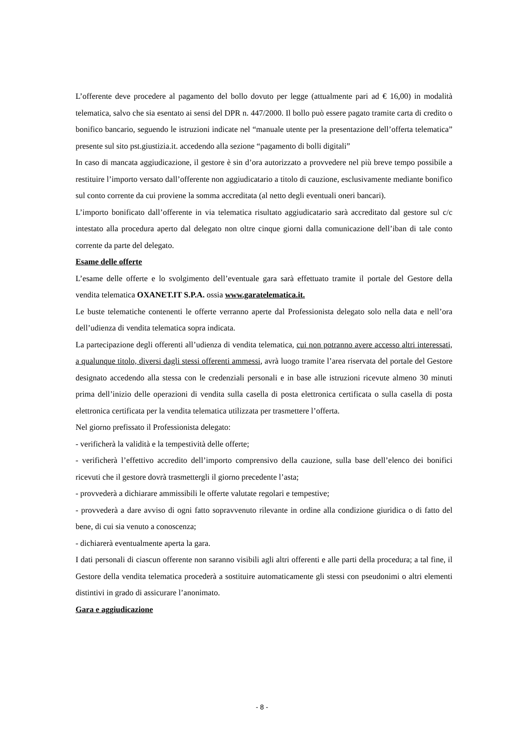L’offerente deve procedere al pagamento del bollo dovuto per legge (attualmente pari ad € 16,00) in modalità telematica, salvo che sia esentato ai sensi del DPR n. 447/2000. Il bollo può essere pagato tramite carta di credito o bonifico bancario, seguendo le istruzioni indicate nel “manuale utente per la presentazione dell’offerta telematica” presente sul sito pst.giustizia.it. accedendo alla sezione “pagamento di bolli digitali”
In caso di mancata aggiudicazione, il gestore è sin d’ora autorizzato a provvedere nel più breve tempo possibile a restituire l’importo versato dall’offerente non aggiudicatario a titolo di cauzione, esclusivamente mediante bonifico sul conto corrente da cui proviene la somma accreditata (al netto degli eventuali oneri bancari).
L’importo bonificato dall’offerente in via telematica risultato aggiudicatario sarà accreditato dal gestore sul c/c intestato alla procedura aperto dal delegato non oltre cinque giorni dalla comunicazione dell’iban di tale conto corrente da parte del delegato.
Esame delle offerte
L’esame delle offerte e lo svolgimento dell’eventuale gara sarà effettuato tramite il portale del Gestore della vendita telematica OXANET.IT S.P.A. ossia www.garatelematica.it.
Le buste telematiche contenenti le offerte verranno aperte dal Professionista delegato solo nella data e nell’ora dell’udienza di vendita telematica sopra indicata.
La partecipazione degli offerenti all’udienza di vendita telematica, cui non potranno avere accesso altri interessati, a qualunque titolo, diversi dagli stessi offerenti ammessi, avrà luogo tramite l’area riservata del portale del Gestore designato accedendo alla stessa con le credenziali personali e in base alle istruzioni ricevute almeno 30 minuti prima dell’inizio delle operazioni di vendita sulla casella di posta elettronica certificata o sulla casella di posta elettronica certificata per la vendita telematica utilizzata per trasmettere l’offerta.
Nel giorno prefissato il Professionista delegato:
- verificherà la validità e la tempestività delle offerte;
- verificherà l’effettivo accredito dell’importo comprensivo della cauzione, sulla base dell’elenco dei bonifici ricevuti che il gestore dovrà trasmettergli il giorno precedente l’asta;
- provvederà a dichiarare ammissibili le offerte valutate regolari e tempestive;
- provvederà a dare avviso di ogni fatto sopravvenuto rilevante in ordine alla condizione giuridica o di fatto del bene, di cui sia venuto a conoscenza;
- dichiarerà eventualmente aperta la gara.
I dati personali di ciascun offerente non saranno visibili agli altri offerenti e alle parti della procedura; a tal fine, il Gestore della vendita telematica procederà a sostituire automaticamente gli stessi con pseudonimi o altri elementi distintivi in grado di assicurare l’anonimato.
Gara e aggiudicazione
- 8 -